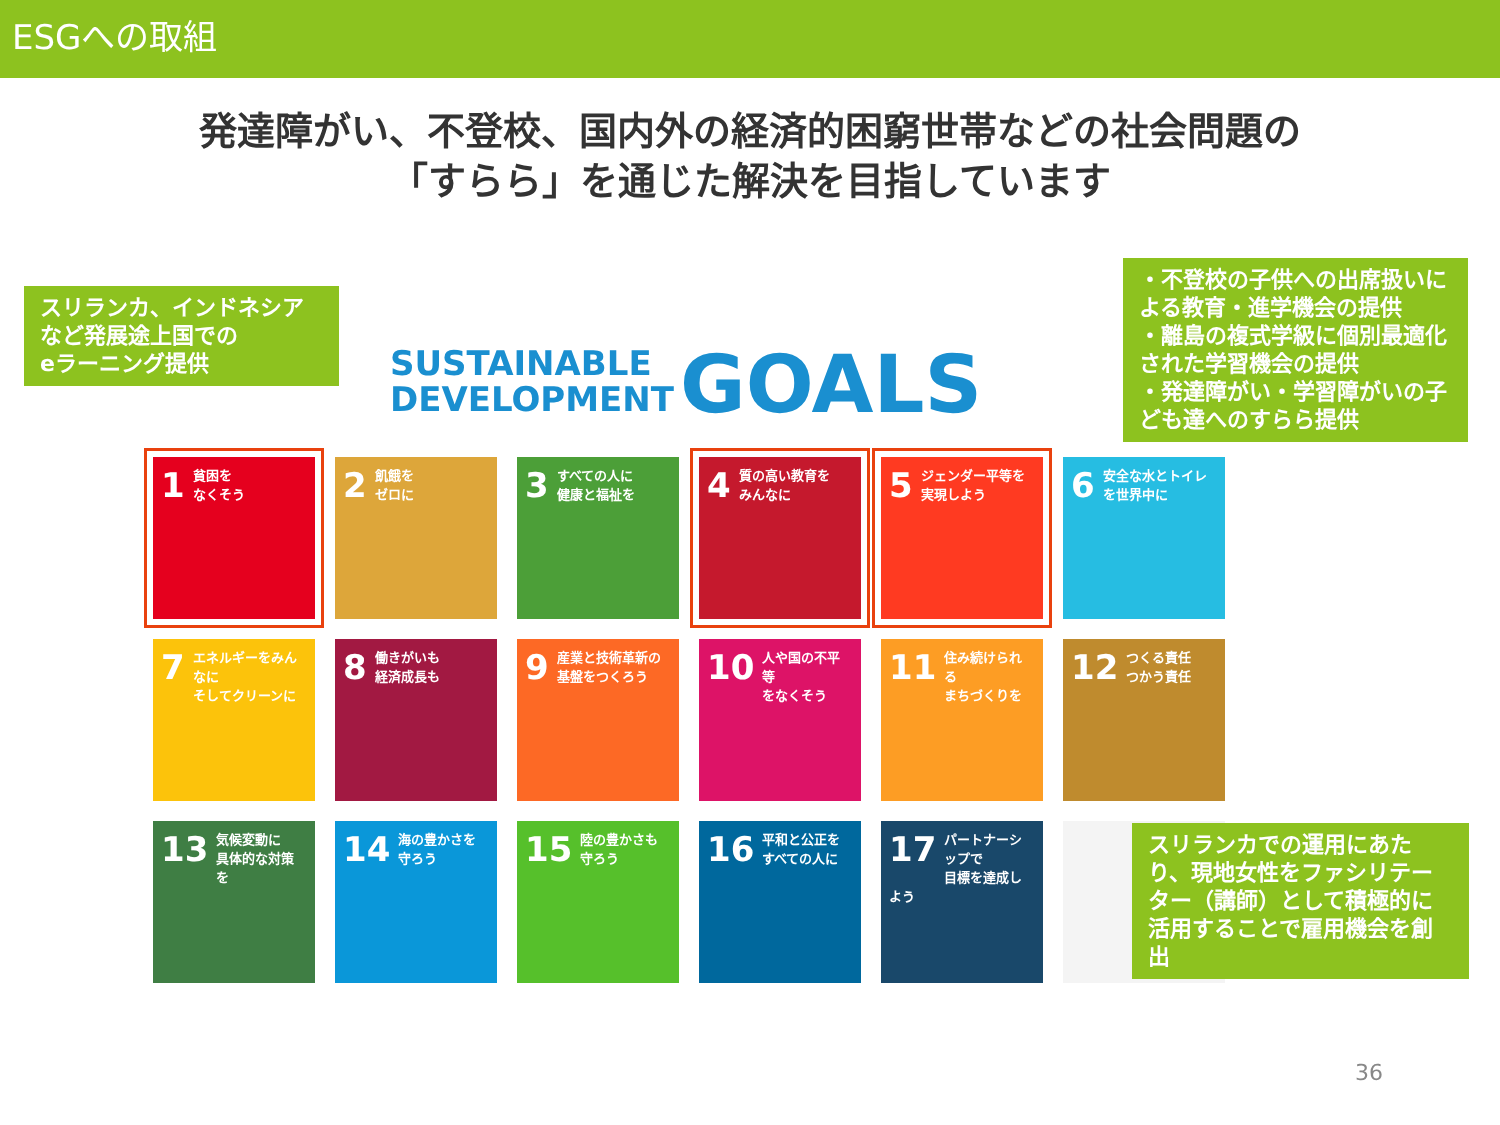ESGへの取組
発達障がい、不登校、国内外の経済的困窮世帯などの社会問題の
「すらら」を通じた解決を目指しています
スリランカ、インドネシアなど発展途上国での
eラーニング提供
・不登校の子供への出席扱いによる教育・進学機会の提供
・離島の複式学級に個別最適化された学習機会の提供
・発達障がい・学習障がいの子ども達へのすらら提供
SUSTAINABLE
DEVELOPMENT
GOALS
1 貧困を
なくそう
2 飢餓を
ゼロに
3 すべての人に
健康と福祉を
4 質の高い教育を
みんなに
5 ジェンダー平等を
実現しよう
6 安全な水とトイレ
を世界中に
7 エネルギーをみんなに
そしてクリーンに
8 働きがいも
経済成長も
9 産業と技術革新の
基盤をつくろう
10 人や国の不平等
をなくそう
11 住み続けられる
まちづくりを
12 つくる責任
つかう責任
13 気候変動に
具体的な対策を
14 海の豊かさを
守ろう
15 陸の豊かさも
守ろう
16 平和と公正を
すべての人に
17 パートナーシップで
目標を達成しよう
スリランカでの運用にあたり、現地女性をファシリテーター（講師）として積極的に活用することで雇用機会を創出
36